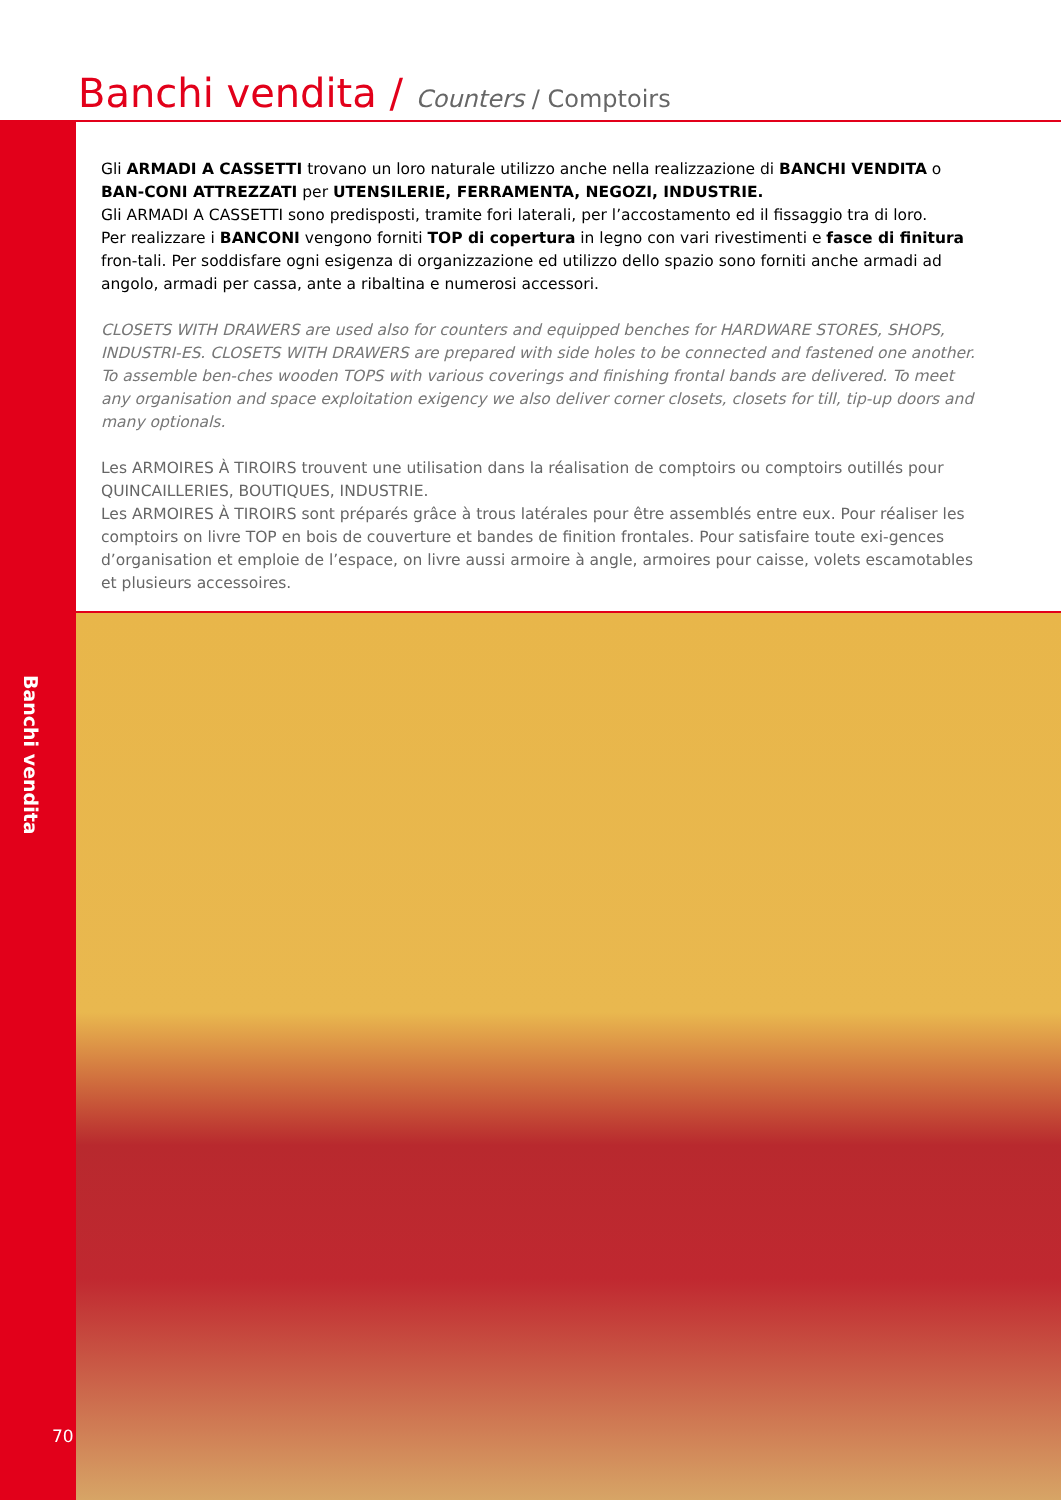Banchi vendita / Counters / Comptoirs
Gli ARMADI A CASSETTI trovano un loro naturale utilizzo anche nella realizzazione di BANCHI VENDITA o BAN-CONI ATTREZZATI per UTENSILERIE, FERRAMENTA, NEGOZI, INDUSTRIE.
Gli ARMADI A CASSETTI sono predisposti, tramite fori laterali, per l’accostamento ed il fissaggio tra di loro.
Per realizzare i BANCONI vengono forniti TOP di copertura in legno con vari rivestimenti e fasce di finitura fron-tali. Per soddisfare ogni esigenza di organizzazione ed utilizzo dello spazio sono forniti anche armadi ad angolo, armadi per cassa, ante a ribaltina e numerosi accessori.
CLOSETS WITH DRAWERS are used also for counters and equipped benches for HARDWARE STORES, SHOPS, INDUSTRI-ES. CLOSETS WITH DRAWERS are prepared with side holes to be connected and fastened one another. To assemble ben-ches wooden TOPS with various coverings and finishing frontal bands are delivered. To meet any organisation and space exploitation exigency we also deliver corner closets, closets for till, tip-up doors and many optionals.
Les ARMOIRES À TIROIRS trouvent une utilisation dans la réalisation de comptoirs ou comptoirs outillés pour QUINCAILLERIES, BOUTIQUES, INDUSTRIE.
Les ARMOIRES À TIROIRS sont préparés grâce à trous latérales pour être assemblés entre eux. Pour réaliser les comptoirs on livre TOP en bois de couverture et bandes de finition frontales. Pour satisfaire toute exi-gences d’organisation et emploie de l’espace, on livre aussi armoire à angle, armoires pour caisse, volets escamotables et plusieurs accessoires.
Banchi vendita
70